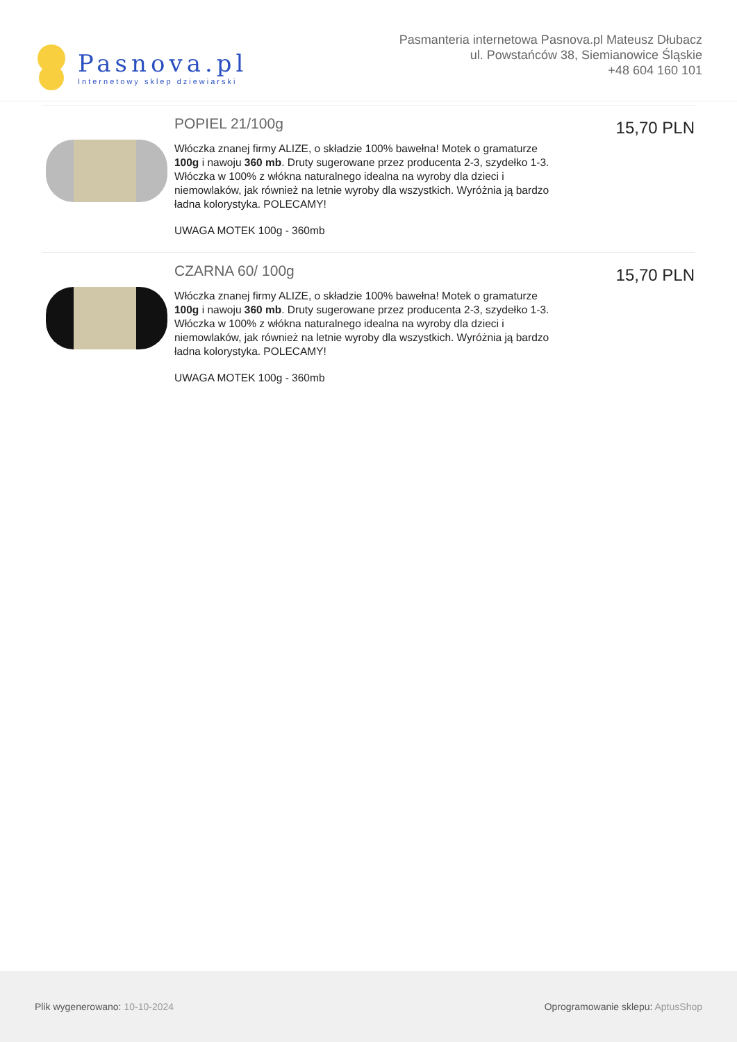Pasnova.pl
Internetowy sklep dziewiarski
Pasmanteria internetowa Pasnova.pl Mateusz Dłubacz
ul. Powstańców 38, Siemianowice Śląskie
+48 604 160 101
POPIEL 21/100g
Włóczka znanej firmy ALIZE, o składzie 100% bawełna! Motek o gramaturze 100g i nawoju 360 mb. Druty sugerowane przez producenta 2-3, szydełko 1-3. Włóczka w 100% z włókna naturalnego idealna na wyroby dla dzieci i niemowlaków, jak również na letnie wyroby dla wszystkich. Wyróżnia ją bardzo ładna kolorystyka. POLECAMY!
UWAGA MOTEK 100g - 360mb
15,70 PLN
CZARNA 60/ 100g
Włóczka znanej firmy ALIZE, o składzie 100% bawełna! Motek o gramaturze 100g i nawoju 360 mb. Druty sugerowane przez producenta 2-3, szydełko 1-3. Włóczka w 100% z włókna naturalnego idealna na wyroby dla dzieci i niemowlaków, jak również na letnie wyroby dla wszystkich. Wyróżnia ją bardzo ładna kolorystyka. POLECAMY!
UWAGA MOTEK 100g - 360mb
15,70 PLN
Plik wygenerowano: 10-10-2024
Oprogramowanie sklepu: AptusShop